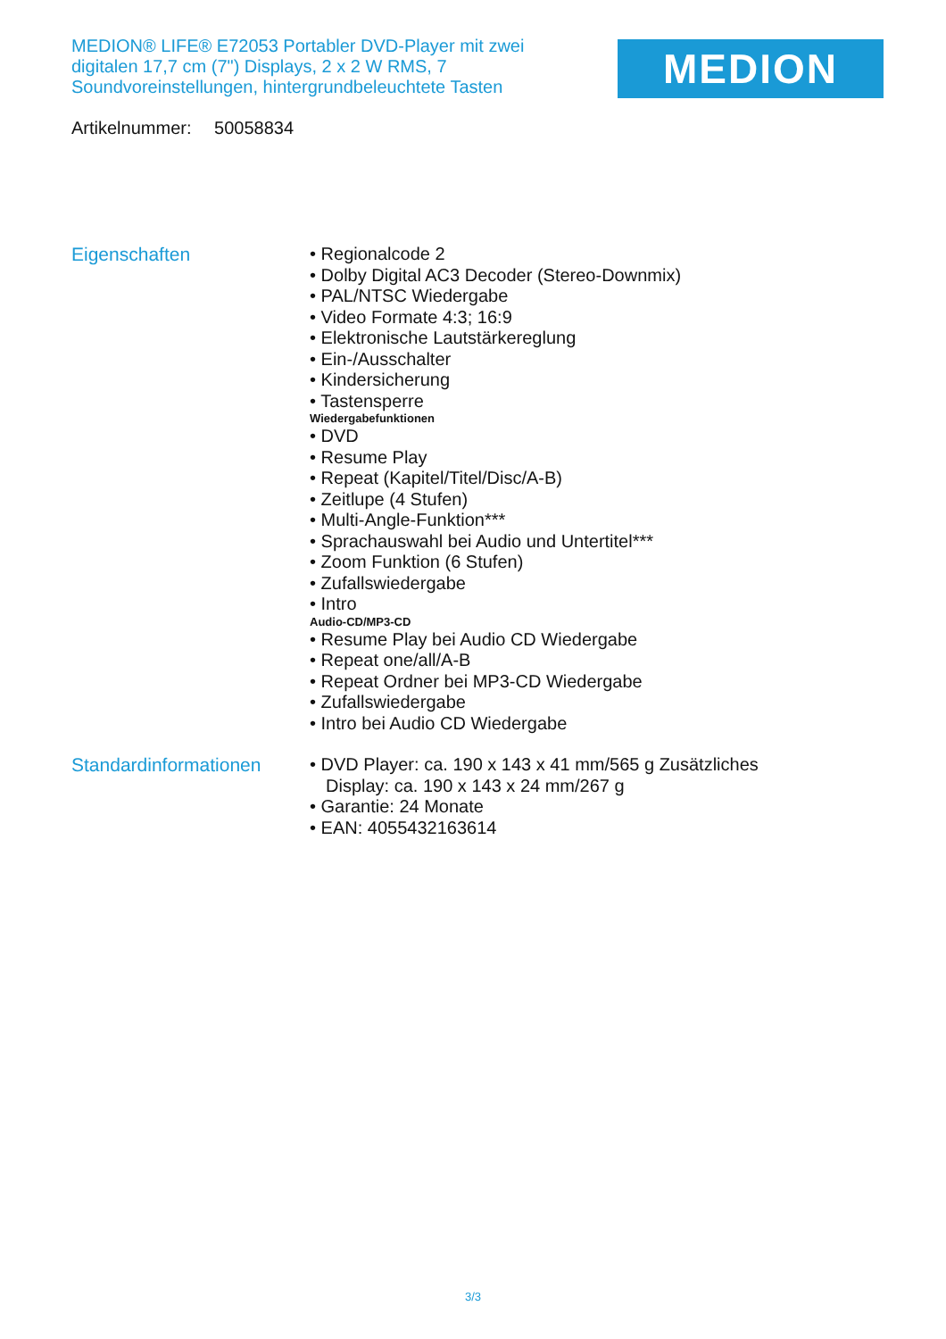MEDION® LIFE® E72053 Portabler DVD-Player mit zwei digitalen 17,7 cm (7") Displays, 2 x 2 W RMS, 7 Soundvoreinstellungen, hintergrundbeleuchtete Tasten
MEDION
Artikelnummer: 50058834
Eigenschaften
• Regionalcode 2
• Dolby Digital AC3 Decoder (Stereo-Downmix)
• PAL/NTSC Wiedergabe
• Video Formate 4:3; 16:9
• Elektronische Lautstärkereglung
• Ein-/Ausschalter
• Kindersicherung
• Tastensperre
Wiedergabefunktionen
• DVD
• Resume Play
• Repeat (Kapitel/Titel/Disc/A-B)
• Zeitlupe (4 Stufen)
• Multi-Angle-Funktion***
• Sprachauswahl bei Audio und Untertitel***
• Zoom Funktion (6 Stufen)
• Zufallswiedergabe
• Intro
Audio-CD/MP3-CD
• Resume Play bei Audio CD Wiedergabe
• Repeat one/all/A-B
• Repeat Ordner bei MP3-CD Wiedergabe
• Zufallswiedergabe
• Intro bei Audio CD Wiedergabe
Standardinformationen
• DVD Player: ca. 190 x 143 x 41 mm/565 g Zusätzliches Display: ca. 190 x 143 x 24 mm/267 g
• Garantie: 24 Monate
• EAN: 4055432163614
3/3